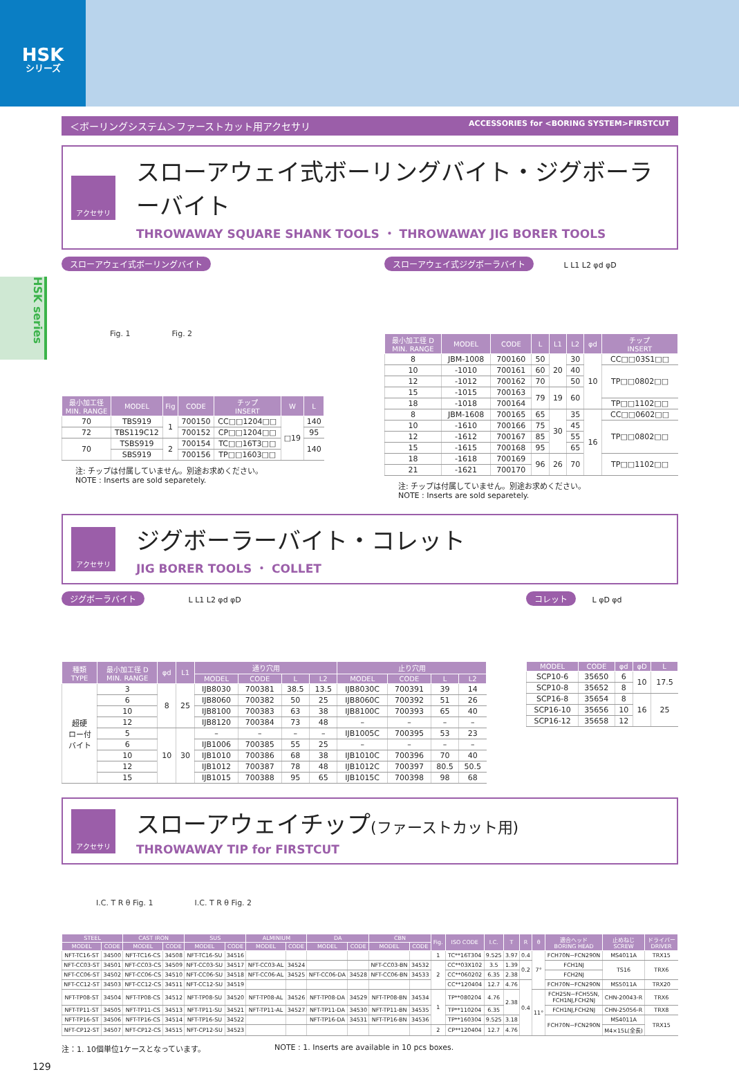HSK
シリーズ
HSK series
＜ボーリングシステム＞ファーストカット用アクセサリ ACCESSORIES for <BORING SYSTEM>FIRSTCUT
アクセサリ
スローアウェイ式ボーリングバイト・ジグボーラーバイト
THROWAWAY SQUARE SHANK TOOLS ・ THROWAWAY JIG BORER TOOLS
スローアウェイ式ボーリングバイト
Fig. 1 Fig. 2
| 最小加工径 MIN. RANGE | MODEL | Fig | CODE | チップ INSERT | W | L |
| --- | --- | --- | --- | --- | --- | --- |
| 70 | TBS919 | 1 | 700150 | CC□□1204□□ | □19 | 140 |
| 72 | TBS119C12 | | 700152 | CP□□1204□□ | | 95 |
| 70 | TSBS919 | 2 | 700154 | TC□□16T3□□ | | 140 |
| | SBS919 | | 700156 | TP□□1603□□ | | |
注: チップは付属していません。別途お求めください。
NOTE : Inserts are sold separetely.
スローアウェイ式ジグボーラバイト L L1 L2 φd φD
| 最小加工径 D MIN. RANGE | MODEL | CODE | L | L1 | L2 | φd | チップ INSERT |
| --- | --- | --- | --- | --- | --- | --- | --- |
| 8 | JBM-1008 | 700160 | 50 | 20 | 30 | 10 | CC□□03S1□□ |
| 10 | -1010 | 700161 | 60 | | 40 | | TP□□0802□□ |
| 12 | -1012 | 700162 | 70 | | 50 | | |
| 15 | -1015 | 700163 | 79 | 19 | 60 | | |
| 18 | -1018 | 700164 | | | | | TP□□1102□□ |
| 8 | JBM-1608 | 700165 | 65 | 30 | 35 | 16 | CC□□0602□□ |
| 10 | -1610 | 700166 | 75 | | 45 | | TP□□0802□□ |
| 12 | -1612 | 700167 | 85 | | 55 | | |
| 15 | -1615 | 700168 | 95 | | 65 | | |
| 18 | -1618 | 700169 | 96 | 26 | 70 | | TP□□1102□□ |
| 21 | -1621 | 700170 | | | | | |
注: チップは付属していません。別途お求めください。
NOTE : Inserts are sold separetely.
アクセサリ
ジグボーラーバイト・コレット
JIG BORER TOOLS ・ COLLET
ジグボーラバイト L L1 L2 φd φD
| 種類 TYPE | 最小加工径 D MIN. RANGE | φd | L1 | 通り穴用 | | | | 止り穴用 | | | |
| --- | --- | --- | --- | --- | --- | --- | --- | --- | --- | --- | --- |
| | | | | MODEL | CODE | L | L2 | MODEL | CODE | L | L2 |
| 超硬 ロー付 バイト | 3 | 8 | 25 | IJB8030 | 700381 | 38.5 | 13.5 | IJB8030C | 700391 | 39 | 14 |
| | 6 | | | IJB8060 | 700382 | 50 | 25 | IJB8060C | 700392 | 51 | 26 |
| | 10 | | | IJB8100 | 700383 | 63 | 38 | IJB8100C | 700393 | 65 | 40 |
| | 12 | | | IJB8120 | 700384 | 73 | 48 | – | – | – | – |
| | 5 | 10 | 30 | – | – | – | – | IJB1005C | 700395 | 53 | 23 |
| | 6 | | | IJB1006 | 700385 | 55 | 25 | – | – | – | – |
| | 10 | | | IJB1010 | 700386 | 68 | 38 | IJB1010C | 700396 | 70 | 40 |
| | 12 | | | IJB1012 | 700387 | 78 | 48 | IJB1012C | 700397 | 80.5 | 50.5 |
| | 15 | | | IJB1015 | 700388 | 95 | 65 | IJB1015C | 700398 | 98 | 68 |
コレット L φD φd
| MODEL | CODE | φd | φD | L |
| --- | --- | --- | --- | --- |
| SCP10-6 | 35650 | 6 | 10 | 17.5 |
| SCP10-8 | 35652 | 8 | | |
| SCP16-8 | 35654 | 8 | 16 | 25 |
| SCP16-10 | 35656 | 10 | | |
| SCP16-12 | 35658 | 12 | | |
アクセサリ
スローアウェイチップ(ファーストカット用)
THROWAWAY TIP for FIRSTCUT
I.C. T R θ Fig. 1 I.C. T R θ Fig. 2
| STEEL | | CAST IRON | | SUS | | ALMINIUM | | DA | | CBN | | Fig. | ISO CODE | I.C. | T | R | θ | 適合ヘッド BORING HEAD | 止めねじ SCREW | ドライバー DRIVER |
| --- | --- | --- | --- | --- | --- | --- | --- | --- | --- | --- | --- | --- | --- | --- | --- | --- | --- | --- | --- | --- |
| MODEL | CODE | MODEL | CODE | MODEL | CODE | MODEL | CODE | MODEL | CODE | MODEL | CODE | | | | | | | | | |
| NFT-TC16-ST | 34500 | NFT-TC16-CS | 34508 | NFT-TC16-SU | 34516 | | | | | | | 1 | TC**16T304 | 9.525 | 3.97 | 0.4 | 7° | FCH70N~FCN290N | MS4011A | TRX15 |
| NFT-CC03-ST | 34501 | NFT-CC03-CS | 34509 | NFT-CC03-SU | 34517 | NFT-CC03-AL | 34524 | | | NFT-CC03-BN | 34532 | 2 | CC**03X102 | 3.5 | 1.39 | 0.2 | | FCH1NJ | TS16 | TRX6 |
| NFT-CC06-ST | 34502 | NFT-CC06-CS | 34510 | NFT-CC06-SU | 34518 | NFT-CC06-AL | 34525 | NFT-CC06-DA | 34528 | NFT-CC06-BN | 34533 | | CC**060202 | 6.35 | 2.38 | | | FCH2NJ | | |
| NFT-CC12-ST | 34503 | NFT-CC12-CS | 34511 | NFT-CC12-SU | 34519 | | | | | | | | CC**120404 | 12.7 | 4.76 | 0.4 | | FCH70N~FCN290N | MS5011A | TRX20 |
| NFT-TP08-ST | 34504 | NFT-TP08-CS | 34512 | NFT-TP08-SU | 34520 | NFT-TP08-AL | 34526 | NFT-TP08-DA | 34529 | NFT-TP08-BN | 34534 | 1 | TP**080204 | 4.76 | 2.38 | | 11° | FCH25N~FCH55N, FCH1NJ,FCH2NJ | CHN-20043-R | TRX6 |
| NFT-TP11-ST | 34505 | NFT-TP11-CS | 34513 | NFT-TP11-SU | 34521 | NFT-TP11-AL | 34527 | NFT-TP11-DA | 34530 | NFT-TP11-BN | 34535 | | TP**110204 | 6.35 | | | | FCH1NJ,FCH2NJ | CHN-25056-R | TRX8 |
| NFT-TP16-ST | 34506 | NFT-TP16-CS | 34514 | NFT-TP16-SU | 34522 | | | NFT-TP16-DA | 34531 | NFT-TP16-BN | 34536 | | TP**160304 | 9.525 | 3.18 | | | FCH70N~FCN290N | MS4011A | TRX15 |
| NFT-CP12-ST | 34507 | NFT-CP12-CS | 34515 | NFT-CP12-SU | 34523 | | | | | | | 2 | CP**120404 | 12.7 | 4.76 | | | | M4×15L(全長) | |
注：1. 10個単位1ケースとなっています。 NOTE : 1. Inserts are available in 10 pcs boxes.
129